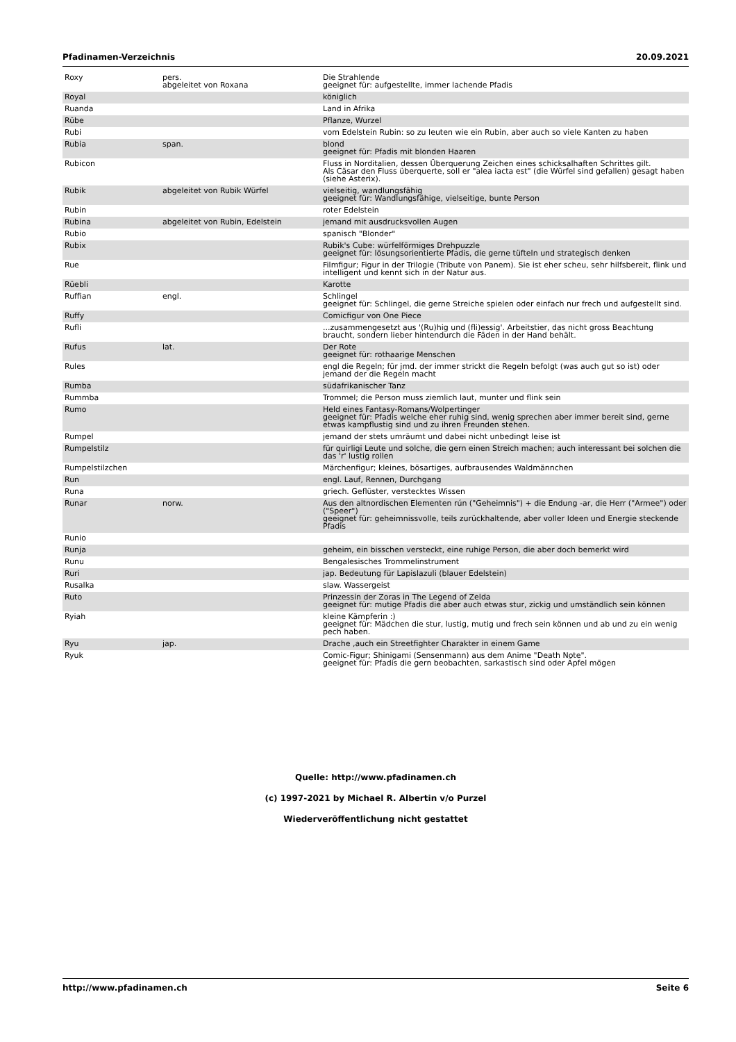Pfadinamen-Verzeichnis 20.09.2021
| Roxy | pers. abgeleitet von Roxana | Die Strahlende geeignet für: aufgestellte, immer lachende Pfadis |
| Royal | | königlich |
| Ruanda | | Land in Afrika |
| Rübe | | Pflanze, Wurzel |
| Rubi | | vom Edelstein Rubin: so zu leuten wie ein Rubin, aber auch so viele Kanten zu haben |
| Rubia | span. | blond geeignet für: Pfadis mit blonden Haaren |
| Rubicon | | Fluss in Norditalien, dessen Überquerung Zeichen eines schicksalhaften Schrittes gilt. Als Cäsar den Fluss überquerte, soll er "alea iacta est" (die Würfel sind gefallen) gesagt haben (siehe Asterix). |
| Rubik | abgeleitet von Rubik Würfel | vielseitig, wandlungsfähig geeignet für: Wandlungsfähige, vielseitige, bunte Person |
| Rubin | | roter Edelstein |
| Rubina | abgeleitet von Rubin, Edelstein | jemand mit ausdrucksvollen Augen |
| Rubio | | spanisch "Blonder" |
| Rubix | | Rubik's Cube: würfelförmiges Drehpuzzle geeignet für: lösungsorientierte Pfadis, die gerne tüfteln und strategisch denken |
| Rue | | Filmfigur; Figur in der Trilogie (Tribute von Panem). Sie ist eher scheu, sehr hilfsbereit, flink und intelligent und kennt sich in der Natur aus. |
| Rüebli | | Karotte |
| Ruffian | engl. | Schlingel geeignet für: Schlingel, die gerne Streiche spielen oder einfach nur frech und aufgestellt sind. |
| Ruffy | | Comicfigur von One Piece |
| Rufli | | ...zusammengesetzt aus '(Ru)hig und (fli)essig'. Arbeitstier, das nicht gross Beachtung braucht, sondern lieber hintendurch die Fäden in der Hand behält. |
| Rufus | lat. | Der Rote geeignet für: rothaarige Menschen |
| Rules | | engl die Regeln; für jmd. der immer strickt die Regeln befolgt (was auch gut so ist) oder jemand der die Regeln macht |
| Rumba | | südafrikanischer Tanz |
| Rummba | | Trommel; die Person muss ziemlich laut, munter und flink sein |
| Rumo | | Held eines Fantasy-Romans/Wolpertinger geeignet für: Pfadis welche eher ruhig sind, wenig sprechen aber immer bereit sind, gerne etwas kampflustig sind und zu ihren Freunden stehen. |
| Rumpel | | jemand der stets umräumt und dabei nicht unbedingt leise ist |
| Rumpelstilz | | für quirligi Leute und solche, die gern einen Streich machen; auch interessant bei solchen die das 'r' lustig rollen |
| Rumpelstilzchen | | Märchenfigur; kleines, bösartiges, aufbrausendes Waldmännchen |
| Run | | engl. Lauf, Rennen, Durchgang |
| Runa | | griech. Geflüster, verstecktes Wissen |
| Runar | norw. | Aus den altnordischen Elementen rún ("Geheimnis") + die Endung -ar, die Herr ("Armee") oder ("Speer") geeignet für: geheimnissvolle, teils zurückhaltende, aber voller Ideen und Energie steckende Pfadis |
| Runio | | |
| Runja | | geheim, ein bisschen versteckt, eine ruhige Person, die aber doch bemerkt wird |
| Runu | | Bengalesisches Trommelinstrument |
| Ruri | | jap. Bedeutung für Lapislazuli (blauer Edelstein) |
| Rusalka | | slaw. Wassergeist |
| Ruto | | Prinzessin der Zoras in The Legend of Zelda geeignet für: mutige Pfadis die aber auch etwas stur, zickig und umständlich sein können |
| Ryiah | | kleine Kämpferin :) geeignet für: Mädchen die stur, lustig, mutig und frech sein können und ab und zu ein wenig pech haben. |
| Ryu | jap. | Drache ,auch ein Streetfighter Charakter in einem Game |
| Ryuk | | Comic-Figur; Shinigami (Sensenmann) aus dem Anime "Death Note". geeignet für: Pfadis die gern beobachten, sarkastisch sind oder Äpfel mögen |
Quelle: http://www.pfadinamen.ch
(c) 1997-2021 by Michael R. Albertin v/o Purzel
Wiederveröffentlichung nicht gestattet
http://www.pfadinamen.ch Seite 6